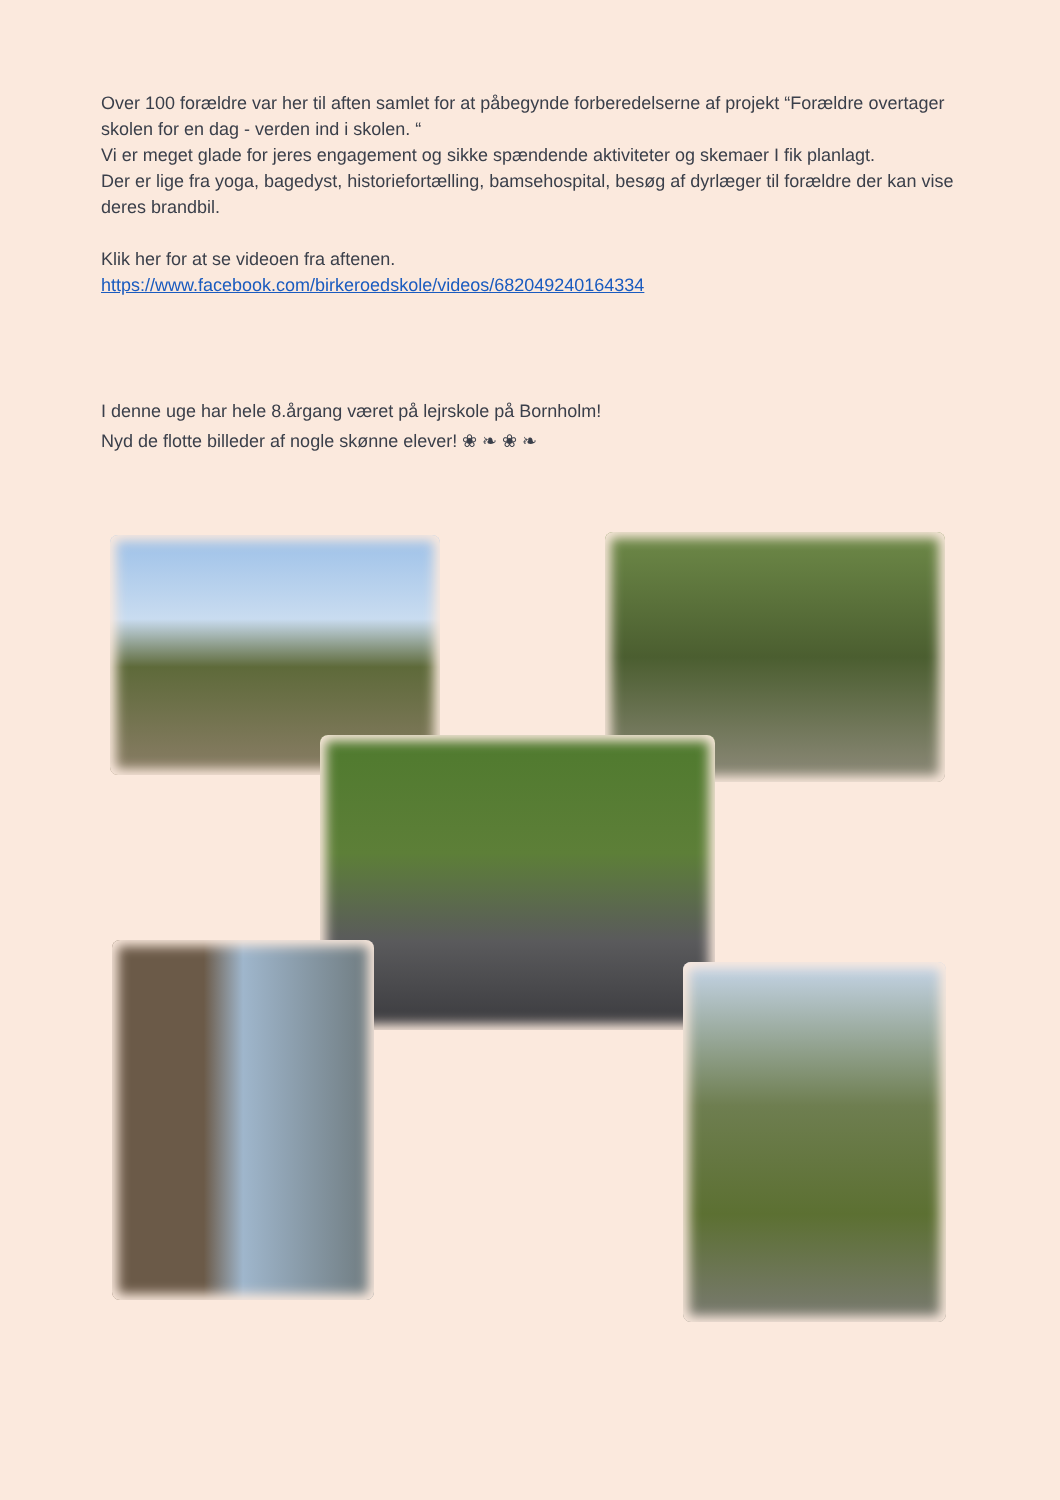Over 100 forældre var her til aften samlet for at påbegynde forberedelserne af projekt “Forældre overtager skolen for en dag - verden ind i skolen. “
Vi er meget glade for jeres engagement og sikke spændende aktiviteter og skemaer I fik planlagt.
Der er lige fra yoga, bagedyst, historiefortælling, bamsehospital, besøg af dyrlæger til forældre der kan vise deres brandbil.
Klik her for at se videoen fra aftenen.
https://www.facebook.com/birkeroedskole/videos/682049240164334
I denne uge har hele 8.årgang været på lejrskole på Bornholm!
Nyd de flotte billeder af nogle skønne elever! ❀ ❧ ❀ ❧